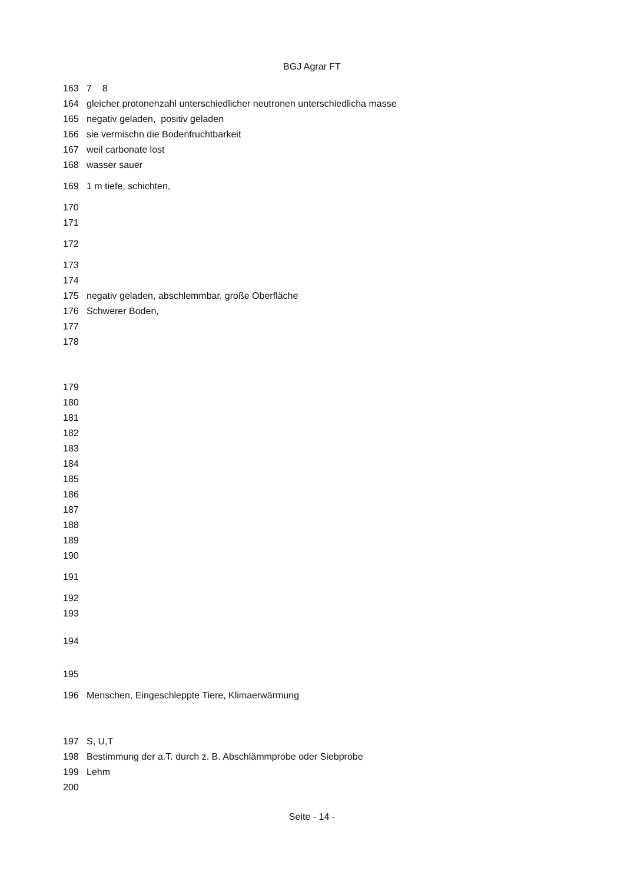BGJ Agrar FT
163 7 8
164 gleicher protonenzahl unterschiedlicher neutronen unterschiedlicha masse
165 negativ geladen, positiv geladen
166 sie vermischn die Bodenfruchtbarkeit
167 weil carbonate lost
168 wasser sauer
169 1 m tiefe, schichten,
170
171
172
173
174
175 negativ geladen, abschlemmbar, große Oberfläche
176 Schwerer Boden,
177
178
179
180
181
182
183
184
185
186
187
188
189
190
191
192
193
194
195
196 Menschen, Eingeschleppte Tiere, Klimaerwärmung
197 S, U,T
198 Bestimmung der a.T. durch z. B. Abschlämmprobe oder Siebprobe
199 Lehm
200
Seite - 14 -